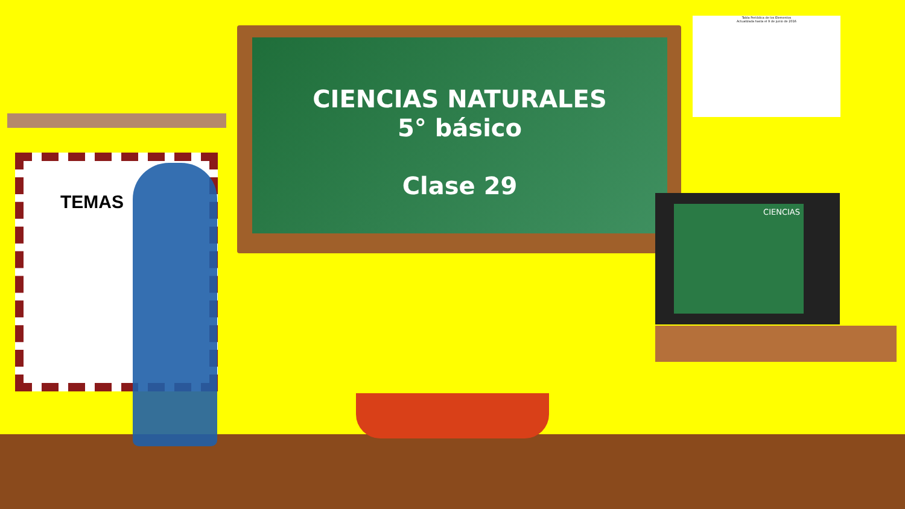CIENCIAS NATURALES
5° básico
Clase 29
TEMAS
Tabla Periódica de los Elementos
Actualizada hasta el 9 de junio de 2016
CIENCIAS